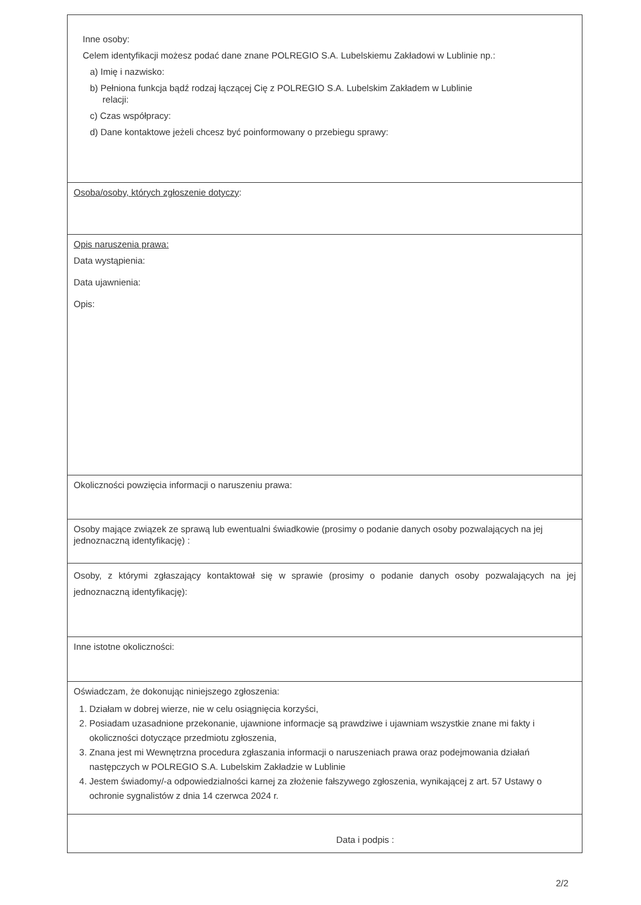Inne osoby:
Celem identyfikacji możesz podać dane znane POLREGIO S.A. Lubelskiemu Zakładowi w Lublinie np.:
a) Imię i nazwisko:
b) Pełniona funkcja bądź rodzaj łączącej Cię z POLREGIO S.A. Lubelskim Zakładem w Lublinie
relacji:
c) Czas współpracy:
d) Dane kontaktowe jeżeli chcesz być poinformowany o przebiegu sprawy:
Osoba/osoby, których zgłoszenie dotyczy:
Opis naruszenia prawa:
Data wystąpienia:
Data ujawnienia:
Opis:
Okoliczności powzięcia informacji o naruszeniu prawa:
Osoby mające związek ze sprawą lub ewentualni świadkowie (prosimy o podanie danych osoby pozwalających na jej jednoznaczną identyfikację) :
Osoby, z którymi zgłaszający kontaktował się w sprawie (prosimy o podanie danych osoby pozwalających na jej jednoznaczną identyfikację):
Inne istotne okoliczności:
Oświadczam, że dokonując niniejszego zgłoszenia:
1. Działam w dobrej wierze, nie w celu osiągnięcia korzyści,
2. Posiadam uzasadnione przekonanie, ujawnione informacje są prawdziwe i ujawniam wszystkie znane mi fakty i okoliczności dotyczące przedmiotu zgłoszenia,
3. Znana jest mi Wewnętrzna procedura zgłaszania informacji o naruszeniach prawa oraz podejmowania działań następczych w POLREGIO S.A. Lubelskim Zakładzie w Lublinie
4. Jestem świadomy/-a odpowiedzialności karnej za złożenie fałszywego zgłoszenia, wynikającej z art. 57 Ustawy o ochronie sygnalistów z dnia 14 czerwca 2024 r.
Data i podpis :
2/2